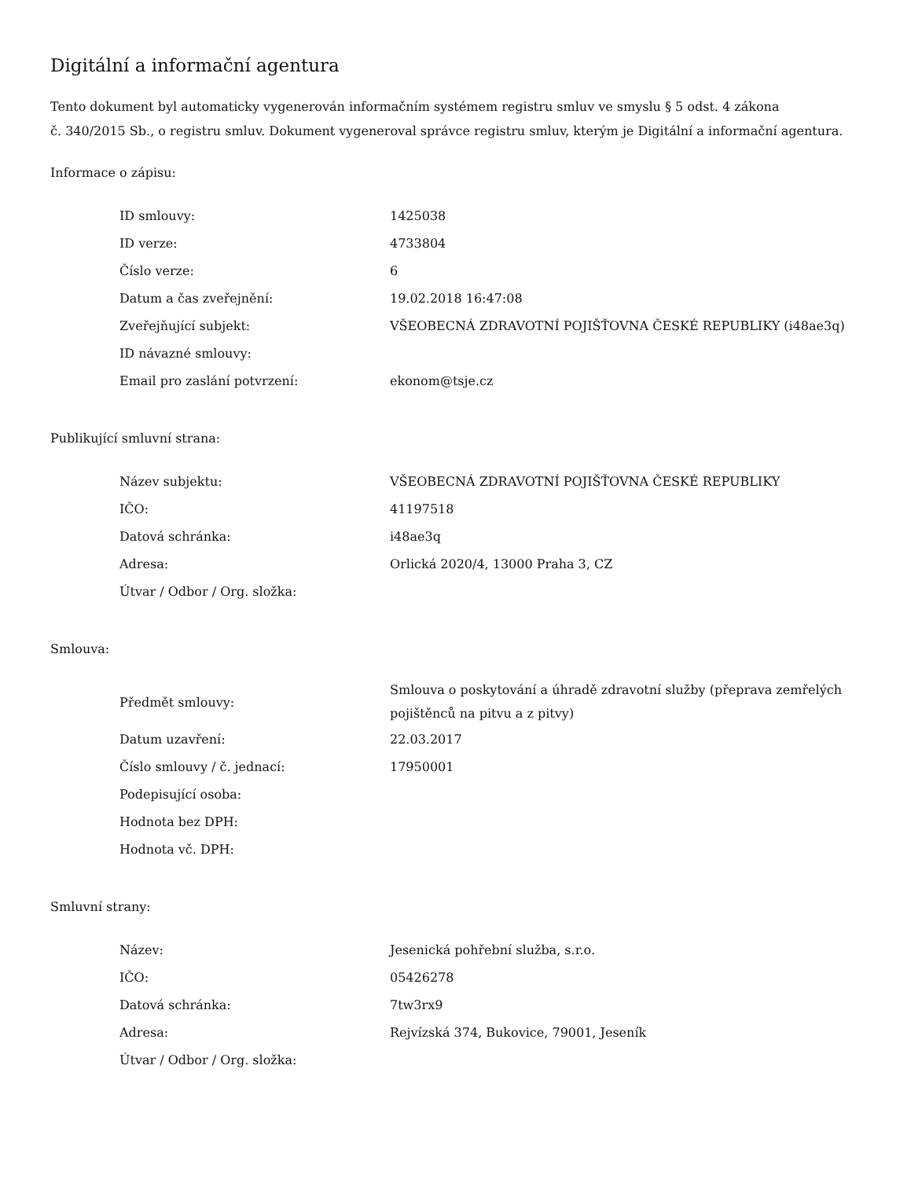Digitální a informační agentura
Tento dokument byl automaticky vygenerován informačním systémem registru smluv ve smyslu § 5 odst. 4 zákona
č. 340/2015 Sb., o registru smluv. Dokument vygeneroval správce registru smluv, kterým je Digitální a informační agentura.
Informace o zápisu:
| ID smlouvy: | 1425038 |
| ID verze: | 4733804 |
| Číslo verze: | 6 |
| Datum a čas zveřejnění: | 19.02.2018 16:47:08 |
| Zveřejňující subjekt: | VŠEOBECNÁ ZDRAVOTNÍ POJIŠŤOVNA ČESKÉ REPUBLIKY (i48ae3q) |
| ID návazné smlouvy: | |
| Email pro zaslání potvrzení: | ekonom@tsje.cz |
Publikující smluvní strana:
| Název subjektu: | VŠEOBECNÁ ZDRAVOTNÍ POJIŠŤOVNA ČESKÉ REPUBLIKY |
| IČO: | 41197518 |
| Datová schránka: | i48ae3q |
| Adresa: | Orlická 2020/4, 13000 Praha 3, CZ |
| Útvar / Odbor / Org. složka: | |
Smlouva:
| Předmět smlouvy: | Smlouva o poskytování a úhradě zdravotní služby (přeprava zemřelých pojištěnců na pitvu a z pitvy) |
| Datum uzavření: | 22.03.2017 |
| Číslo smlouvy / č. jednací: | 17950001 |
| Podepisující osoba: | |
| Hodnota bez DPH: | |
| Hodnota vč. DPH: | |
Smluvní strany:
| Název: | Jesenická pohřební služba, s.r.o. |
| IČO: | 05426278 |
| Datová schránka: | 7tw3rx9 |
| Adresa: | Rejvízská 374, Bukovice, 79001, Jeseník |
| Útvar / Odbor / Org. složka: | |